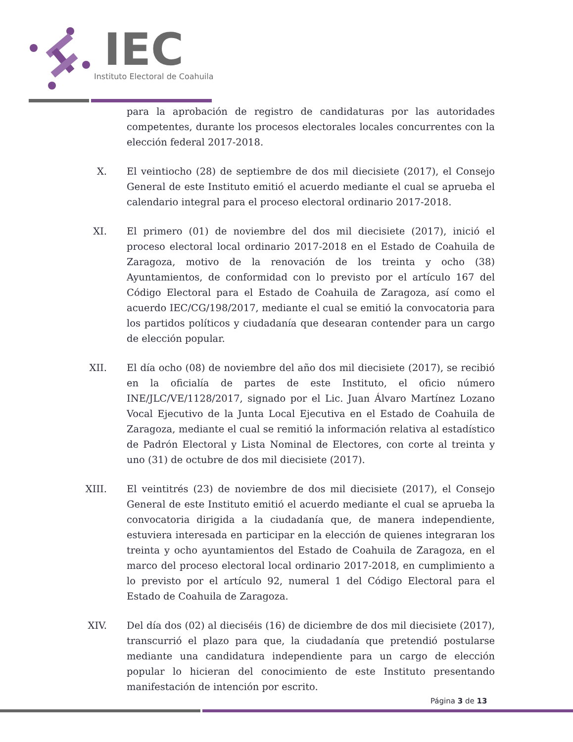IEC
Instituto Electoral de Coahuila
para la aprobación de registro de candidaturas por las autoridades competentes, durante los procesos electorales locales concurrentes con la elección federal 2017-2018.
X. El veintiocho (28) de septiembre de dos mil diecisiete (2017), el Consejo General de este Instituto emitió el acuerdo mediante el cual se aprueba el calendario integral para el proceso electoral ordinario 2017-2018.
XI. El primero (01) de noviembre del dos mil diecisiete (2017), inició el proceso electoral local ordinario 2017-2018 en el Estado de Coahuila de Zaragoza, motivo de la renovación de los treinta y ocho (38) Ayuntamientos, de conformidad con lo previsto por el artículo 167 del Código Electoral para el Estado de Coahuila de Zaragoza, así como el acuerdo IEC/CG/198/2017, mediante el cual se emitió la convocatoria para los partidos políticos y ciudadanía que desearan contender para un cargo de elección popular.
XII. El día ocho (08) de noviembre del año dos mil diecisiete (2017), se recibió en la oficialía de partes de este Instituto, el oficio número INE/JLC/VE/1128/2017, signado por el Lic. Juan Álvaro Martínez Lozano Vocal Ejecutivo de la Junta Local Ejecutiva en el Estado de Coahuila de Zaragoza, mediante el cual se remitió la información relativa al estadístico de Padrón Electoral y Lista Nominal de Electores, con corte al treinta y uno (31) de octubre de dos mil diecisiete (2017).
XIII. El veintitrés (23) de noviembre de dos mil diecisiete (2017), el Consejo General de este Instituto emitió el acuerdo mediante el cual se aprueba la convocatoria dirigida a la ciudadanía que, de manera independiente, estuviera interesada en participar en la elección de quienes integraran los treinta y ocho ayuntamientos del Estado de Coahuila de Zaragoza, en el marco del proceso electoral local ordinario 2017-2018, en cumplimiento a lo previsto por el artículo 92, numeral 1 del Código Electoral para el Estado de Coahuila de Zaragoza.
XIV. Del día dos (02) al dieciséis (16) de diciembre de dos mil diecisiete (2017), transcurrió el plazo para que, la ciudadanía que pretendió postularse mediante una candidatura independiente para un cargo de elección popular lo hicieran del conocimiento de este Instituto presentando manifestación de intención por escrito.
Página 3 de 13